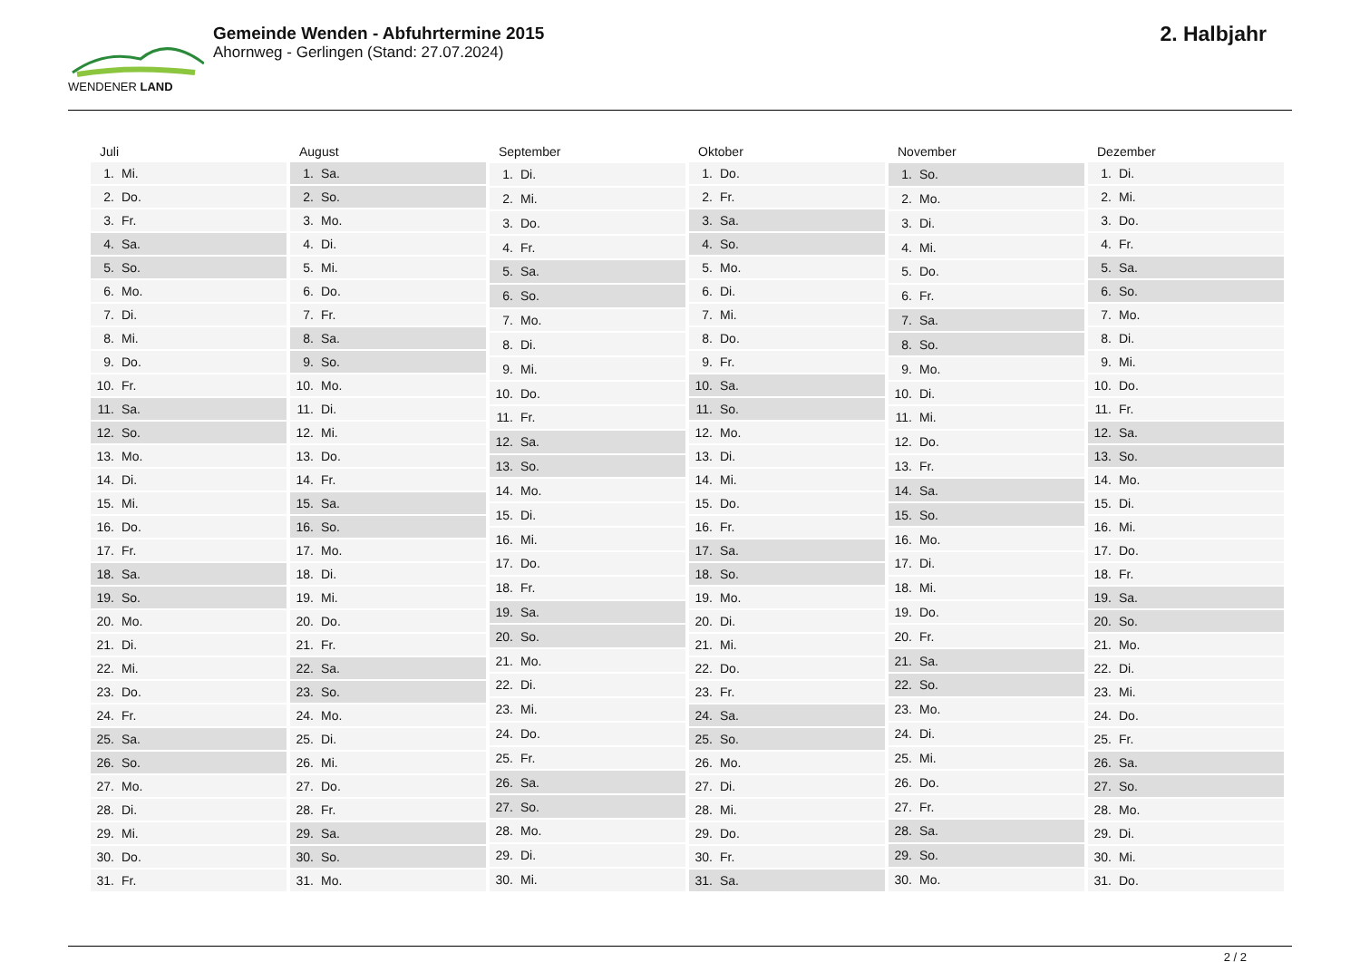WENDENER LAND
Gemeinde Wenden - Abfuhrtermine 2015
Ahornweg - Gerlingen (Stand: 27.07.2024)
2. Halbjahr
| Juli | |
| --- | --- |
| 1. | Mi. |
| 2. | Do. |
| 3. | Fr. |
| 4. | Sa. |
| 5. | So. |
| 6. | Mo. |
| 7. | Di. |
| 8. | Mi. |
| 9. | Do. |
| 10. | Fr. |
| 11. | Sa. |
| 12. | So. |
| 13. | Mo. |
| 14. | Di. |
| 15. | Mi. |
| 16. | Do. |
| 17. | Fr. |
| 18. | Sa. |
| 19. | So. |
| 20. | Mo. |
| 21. | Di. |
| 22. | Mi. |
| 23. | Do. |
| 24. | Fr. |
| 25. | Sa. |
| 26. | So. |
| 27. | Mo. |
| 28. | Di. |
| 29. | Mi. |
| 30. | Do. |
| 31. | Fr. |
| August | |
| --- | --- |
| 1. | Sa. |
| 2. | So. |
| 3. | Mo. |
| 4. | Di. |
| 5. | Mi. |
| 6. | Do. |
| 7. | Fr. |
| 8. | Sa. |
| 9. | So. |
| 10. | Mo. |
| 11. | Di. |
| 12. | Mi. |
| 13. | Do. |
| 14. | Fr. |
| 15. | Sa. |
| 16. | So. |
| 17. | Mo. |
| 18. | Di. |
| 19. | Mi. |
| 20. | Do. |
| 21. | Fr. |
| 22. | Sa. |
| 23. | So. |
| 24. | Mo. |
| 25. | Di. |
| 26. | Mi. |
| 27. | Do. |
| 28. | Fr. |
| 29. | Sa. |
| 30. | So. |
| 31. | Mo. |
| September | |
| --- | --- |
| 1. | Di. |
| 2. | Mi. |
| 3. | Do. |
| 4. | Fr. |
| 5. | Sa. |
| 6. | So. |
| 7. | Mo. |
| 8. | Di. |
| 9. | Mi. |
| 10. | Do. |
| 11. | Fr. |
| 12. | Sa. |
| 13. | So. |
| 14. | Mo. |
| 15. | Di. |
| 16. | Mi. |
| 17. | Do. |
| 18. | Fr. |
| 19. | Sa. |
| 20. | So. |
| 21. | Mo. |
| 22. | Di. |
| 23. | Mi. |
| 24. | Do. |
| 25. | Fr. |
| 26. | Sa. |
| 27. | So. |
| 28. | Mo. |
| 29. | Di. |
| 30. | Mi. |
| Oktober | |
| --- | --- |
| 1. | Do. |
| 2. | Fr. |
| 3. | Sa. |
| 4. | So. |
| 5. | Mo. |
| 6. | Di. |
| 7. | Mi. |
| 8. | Do. |
| 9. | Fr. |
| 10. | Sa. |
| 11. | So. |
| 12. | Mo. |
| 13. | Di. |
| 14. | Mi. |
| 15. | Do. |
| 16. | Fr. |
| 17. | Sa. |
| 18. | So. |
| 19. | Mo. |
| 20. | Di. |
| 21. | Mi. |
| 22. | Do. |
| 23. | Fr. |
| 24. | Sa. |
| 25. | So. |
| 26. | Mo. |
| 27. | Di. |
| 28. | Mi. |
| 29. | Do. |
| 30. | Fr. |
| 31. | Sa. |
| November | |
| --- | --- |
| 1. | So. |
| 2. | Mo. |
| 3. | Di. |
| 4. | Mi. |
| 5. | Do. |
| 6. | Fr. |
| 7. | Sa. |
| 8. | So. |
| 9. | Mo. |
| 10. | Di. |
| 11. | Mi. |
| 12. | Do. |
| 13. | Fr. |
| 14. | Sa. |
| 15. | So. |
| 16. | Mo. |
| 17. | Di. |
| 18. | Mi. |
| 19. | Do. |
| 20. | Fr. |
| 21. | Sa. |
| 22. | So. |
| 23. | Mo. |
| 24. | Di. |
| 25. | Mi. |
| 26. | Do. |
| 27. | Fr. |
| 28. | Sa. |
| 29. | So. |
| 30. | Mo. |
| Dezember | |
| --- | --- |
| 1. | Di. |
| 2. | Mi. |
| 3. | Do. |
| 4. | Fr. |
| 5. | Sa. |
| 6. | So. |
| 7. | Mo. |
| 8. | Di. |
| 9. | Mi. |
| 10. | Do. |
| 11. | Fr. |
| 12. | Sa. |
| 13. | So. |
| 14. | Mo. |
| 15. | Di. |
| 16. | Mi. |
| 17. | Do. |
| 18. | Fr. |
| 19. | Sa. |
| 20. | So. |
| 21. | Mo. |
| 22. | Di. |
| 23. | Mi. |
| 24. | Do. |
| 25. | Fr. |
| 26. | Sa. |
| 27. | So. |
| 28. | Mo. |
| 29. | Di. |
| 30. | Mi. |
| 31. | Do. |
2 / 2